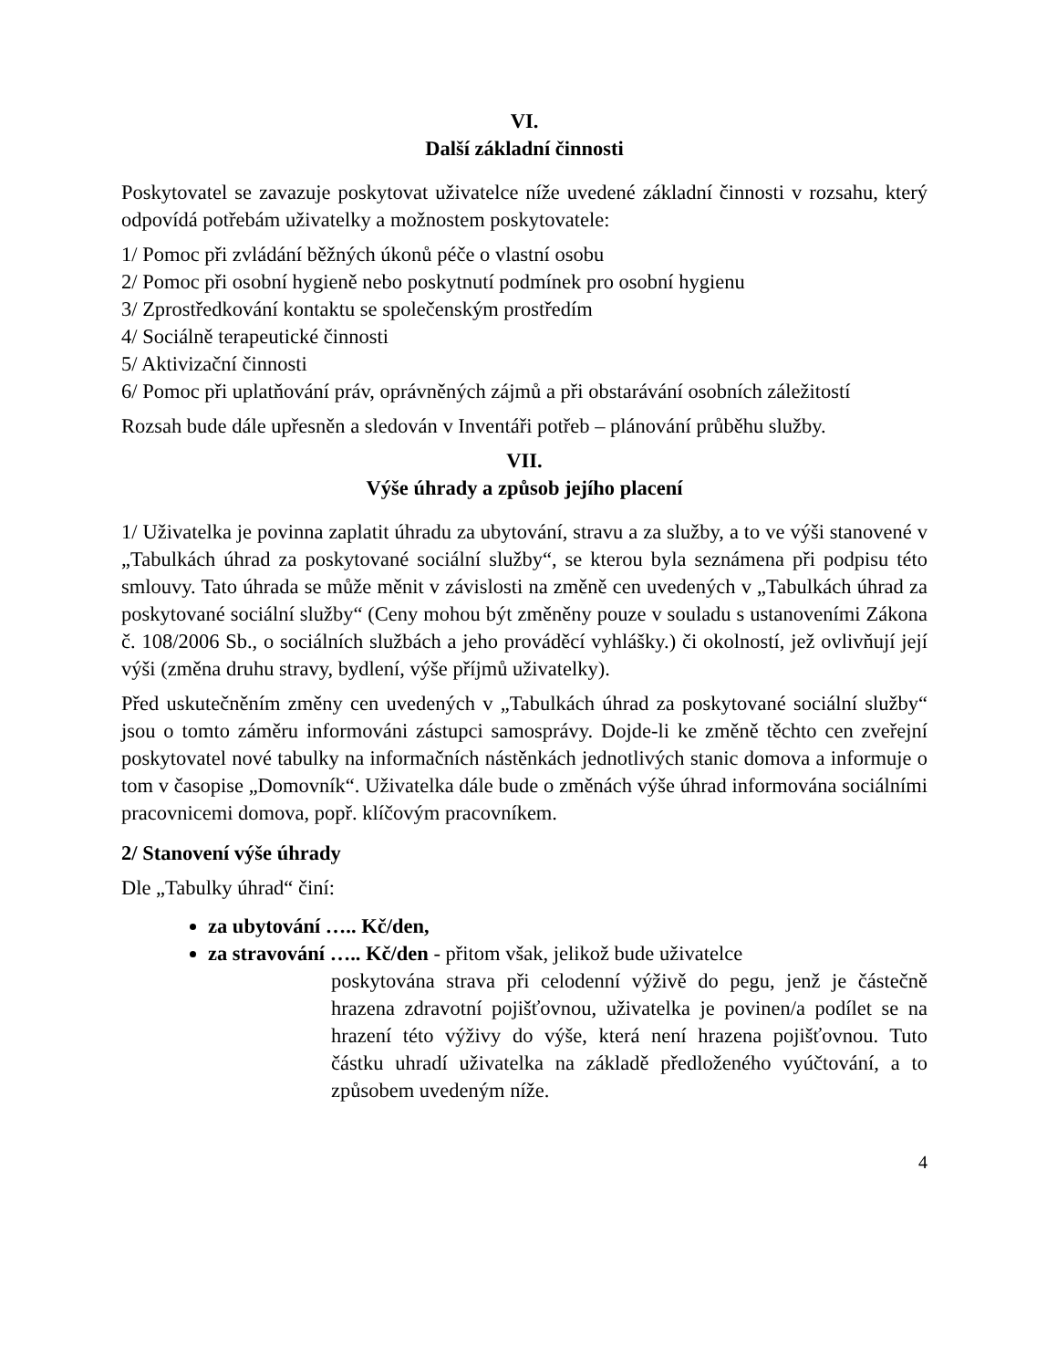VI.
Další základní činnosti
Poskytovatel se zavazuje poskytovat uživatelce níže uvedené základní činnosti v rozsahu, který odpovídá potřebám uživatelky a možnostem poskytovatele:
1/ Pomoc při zvládání běžných úkonů péče o vlastní osobu
2/ Pomoc při osobní hygieně nebo poskytnutí podmínek pro osobní hygienu
3/ Zprostředkování kontaktu se společenským prostředím
4/ Sociálně terapeutické činnosti
5/ Aktivizační činnosti
6/ Pomoc při uplatňování práv, oprávněných zájmů a při obstarávání osobních záležitostí
Rozsah bude dále upřesněn a sledován v Inventáři potřeb – plánování průběhu služby.
VII.
Výše úhrady a způsob jejího placení
1/ Uživatelka je povinna zaplatit úhradu za ubytování, stravu a za služby, a to ve výši stanovené v „Tabulkách úhrad za poskytované sociální služby“, se kterou byla seznámena při podpisu této smlouvy. Tato úhrada se může měnit v závislosti na změně cen uvedených v „Tabulkách úhrad za poskytované sociální služby“ (Ceny mohou být změněny pouze v souladu s ustanoveními Zákona č. 108/2006 Sb., o sociálních službách a jeho prováděcí vyhlášky.) či okolností, jež ovlivňují její výši (změna druhu stravy, bydlení, výše příjmů uživatelky).
Před uskutečněním změny cen uvedených v „Tabulkách úhrad za poskytované sociální služby“ jsou o tomto záměru informováni zástupci samosprávy. Dojde-li ke změně těchto cen zveřejní poskytovatel nové tabulky na informačních nástěnkách jednotlivých stanic domova a informuje o tom v časopise „Domovník“. Uživatelka dále bude o změnách výše úhrad informována sociálními pracovnicemi domova, popř. klíčovým pracovníkem.
2/ Stanovení výše úhrady
Dle „Tabulky úhrad“ činí:
za ubytování ….. Kč/den,
za stravování ….. Kč/den - přitom však, jelikož bude uživatelce
poskytována strava při celodenní výživě do pegu, jenž je částečně hrazena zdravotní pojišťovnou, uživatelka je povinen/a podílet se na hrazení této výživy do výše, která není hrazena pojišťovnou. Tuto částku uhradí uživatelka na základě předloženého vyúčtování, a to způsobem uvedeným níže.
4